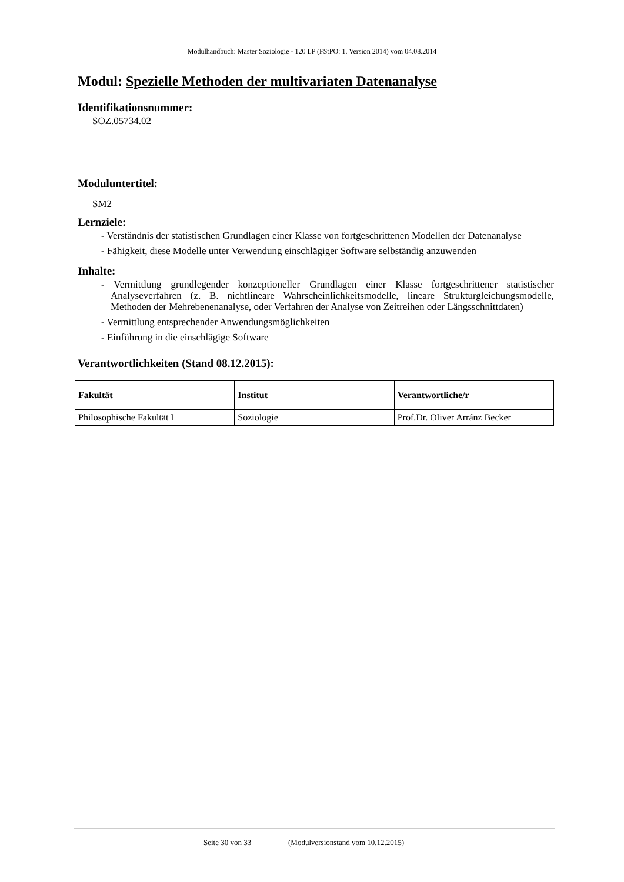Modulhandbuch: Master Soziologie - 120 LP (FStPO: 1. Version 2014) vom 04.08.2014
Modul: Spezielle Methoden der multivariaten Datenanalyse
Identifikationsnummer:
SOZ.05734.02
Moduluntertitel:
SM2
Lernziele:
- Verständnis der statistischen Grundlagen einer Klasse von fortgeschrittenen Modellen der Datenanalyse
- Fähigkeit, diese Modelle unter Verwendung einschlägiger Software selbständig anzuwenden
Inhalte:
- Vermittlung grundlegender konzeptioneller Grundlagen einer Klasse fortgeschrittener statistischer Analyseverfahren (z. B. nichtlineare Wahrscheinlichkeitsmodelle, lineare Strukturgleichungsmodelle, Methoden der Mehrebenenanalyse, oder Verfahren der Analyse von Zeitreihen oder Längsschnittdaten)
- Vermittlung entsprechender Anwendungsmöglichkeiten
- Einführung in die einschlägige Software
Verantwortlichkeiten (Stand 08.12.2015):
| Fakultät | Institut | Verantwortliche/r |
| --- | --- | --- |
| Philosophische Fakultät I | Soziologie | Prof.Dr. Oliver Arránz Becker |
Seite 30 von 33
(Modulversionstand vom 10.12.2015)